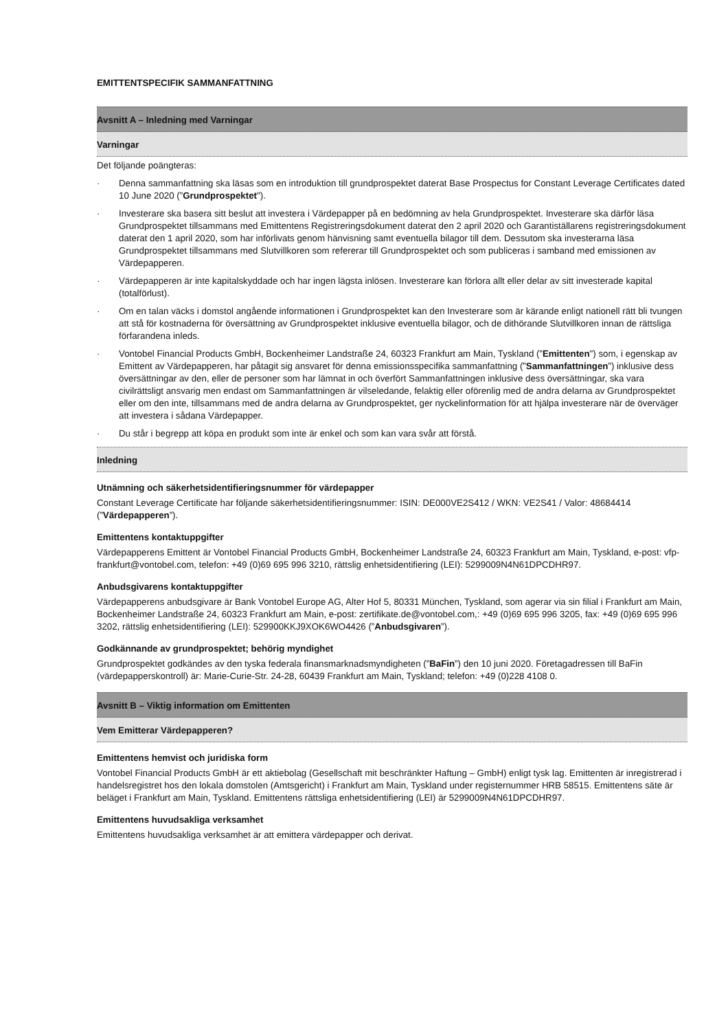EMITTENTSPECIFIK SAMMANFATTNING
Avsnitt A – Inledning med Varningar
Varningar
Det följande poängteras:
· Denna sammanfattning ska läsas som en introduktion till grundprospektet daterat Base Prospectus for Constant Leverage Certificates dated 10 June 2020 (”Grundprospektet").
· Investerare ska basera sitt beslut att investera i Värdepapper på en bedömning av hela Grundprospektet. Investerare ska därför läsa Grundprospektet tillsammans med Emittentens Registreringsdokument daterat den 2 april 2020 och Garantiställarens registreringsdokument daterat den 1 april 2020, som har införlivats genom hänvisning samt eventuella bilagor till dem. Dessutom ska investerarna läsa Grundprospektet tillsammans med Slutvillkoren som refererar till Grundprospektet och som publiceras i samband med emissionen av Värdepapperen.
· Värdepapperen är inte kapitalskyddade och har ingen lägsta inlösen. Investerare kan förlora allt eller delar av sitt investerade kapital (totalförlust).
· Om en talan väcks i domstol angående informationen i Grundprospektet kan den Investerare som är kärande enligt nationell rätt bli tvungen att stå för kostnaderna för översättning av Grundprospektet inklusive eventuella bilagor, och de dithörande Slutvillkoren innan de rättsliga förfarandena inleds.
· Vontobel Financial Products GmbH, Bockenheimer Landstraße 24, 60323 Frankfurt am Main, Tyskland (”Emittenten") som, i egenskap av Emittent av Värdepapperen, har påtagit sig ansvaret för denna emissionsspecifika sammanfattning (”Sammanfattningen”) inklusive dess översättningar av den, eller de personer som har lämnat in och överfört Sammanfattningen inklusive dess översättningar, ska vara civilrättsligt ansvarig men endast om Sammanfattningen är vilseledande, felaktig eller oförenlig med de andra delarna av Grundprospektet eller om den inte, tillsammans med de andra delarna av Grundprospektet, ger nyckelinformation för att hjälpa investerare när de överväger att investera i sådana Värdepapper.
· Du står i begrepp att köpa en produkt som inte är enkel och som kan vara svår att förstå.
Inledning
Utnämning och säkerhetsidentifieringsnummer för värdepapper
Constant Leverage Certificate har följande säkerhetsidentifieringsnummer: ISIN: DE000VE2S412 / WKN: VE2S41 / Valor: 48684414 (”Värdepapperen”).
Emittentens kontaktuppgifter
Värdepapperens Emittent är Vontobel Financial Products GmbH, Bockenheimer Landstraße 24, 60323 Frankfurt am Main, Tyskland, e-post: vfp-frankfurt@vontobel.com, telefon: +49 (0)69 695 996 3210, rättslig enhetsidentifiering (LEI): 5299009N4N61DPCDHR97.
Anbudsgivarens kontaktuppgifter
Värdepapperens anbudsgivare är Bank Vontobel Europe AG, Alter Hof 5, 80331 München, Tyskland, som agerar via sin filial i Frankfurt am Main, Bockenheimer Landstraße 24, 60323 Frankfurt am Main, e-post: zertifikate.de@vontobel.com,: +49 (0)69 695 996 3205, fax: +49 (0)69 695 996 3202, rättslig enhetsidentifiering (LEI): 529900KKJ9XOK6WO4426 (”Anbudsgivaren”).
Godkännande av grundprospektet; behörig myndighet
Grundprospektet godkändes av den tyska federala finansmarknadsmyndigheten (”BaFin”) den 10 juni 2020. Företagadressen till BaFin (värdepapperskontroll) är: Marie-Curie-Str. 24-28, 60439 Frankfurt am Main, Tyskland; telefon: +49 (0)228 4108 0.
Avsnitt B – Viktig information om Emittenten
Vem Emitterar Värdepapperen?
Emittentens hemvist och juridiska form
Vontobel Financial Products GmbH är ett aktiebolag (Gesellschaft mit beschränkter Haftung – GmbH) enligt tysk lag. Emittenten är inregistrerad i handelsregistret hos den lokala domstolen (Amtsgericht) i Frankfurt am Main, Tyskland under registernummer HRB 58515. Emittentens säte är beläget i Frankfurt am Main, Tyskland. Emittentens rättsliga enhetsidentifiering (LEI) är 5299009N4N61DPCDHR97.
Emittentens huvudsakliga verksamhet
Emittentens huvudsakliga verksamhet är att emittera värdepapper och derivat.